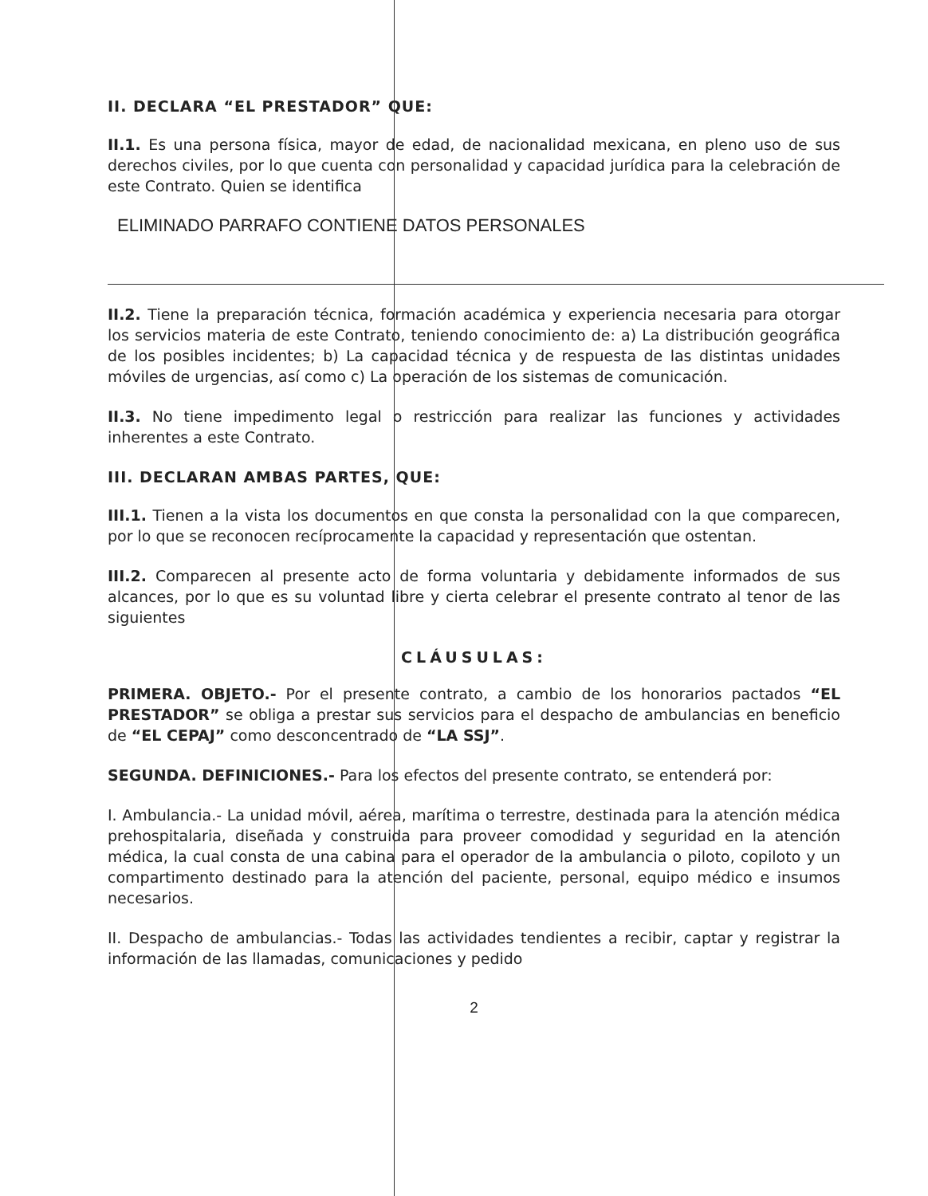II. DECLARA “EL PRESTADOR” QUE:
II.1. Es una persona física, mayor de edad, de nacionalidad mexicana, en pleno uso de sus derechos civiles, por lo que cuenta con personalidad y capacidad jurídica para la celebración de este Contrato. Quien se identifica
ELIMINADO PARRAFO CONTIENE DATOS PERSONALES
II.2. Tiene la preparación técnica, formación académica y experiencia necesaria para otorgar los servicios materia de este Contrato, teniendo conocimiento de: a) La distribución geográfica de los posibles incidentes; b) La capacidad técnica y de respuesta de las distintas unidades móviles de urgencias, así como c) La operación de los sistemas de comunicación.
II.3. No tiene impedimento legal o restricción para realizar las funciones y actividades inherentes a este Contrato.
III. DECLARAN AMBAS PARTES, QUE:
III.1. Tienen a la vista los documentos en que consta la personalidad con la que comparecen, por lo que se reconocen recíprocamente la capacidad y representación que ostentan.
III.2. Comparecen al presente acto de forma voluntaria y debidamente informados de sus alcances, por lo que es su voluntad libre y cierta celebrar el presente contrato al tenor de las siguientes
CLÁUSULAS:
PRIMERA. OBJETO.- Por el presente contrato, a cambio de los honorarios pactados “EL PRESTADOR” se obliga a prestar sus servicios para el despacho de ambulancias en beneficio de “EL CEPAJ” como desconcentrado de “LA SSJ”.
SEGUNDA. DEFINICIONES.- Para los efectos del presente contrato, se entenderá por:
I. Ambulancia.- La unidad móvil, aérea, marítima o terrestre, destinada para la atención médica prehospitalaria, diseñada y construida para proveer comodidad y seguridad en la atención médica, la cual consta de una cabina para el operador de la ambulancia o piloto, copiloto y un compartimento destinado para la atención del paciente, personal, equipo médico e insumos necesarios.
II. Despacho de ambulancias.- Todas las actividades tendientes a recibir, captar y registrar la información de las llamadas, comunicaciones y pedido
2